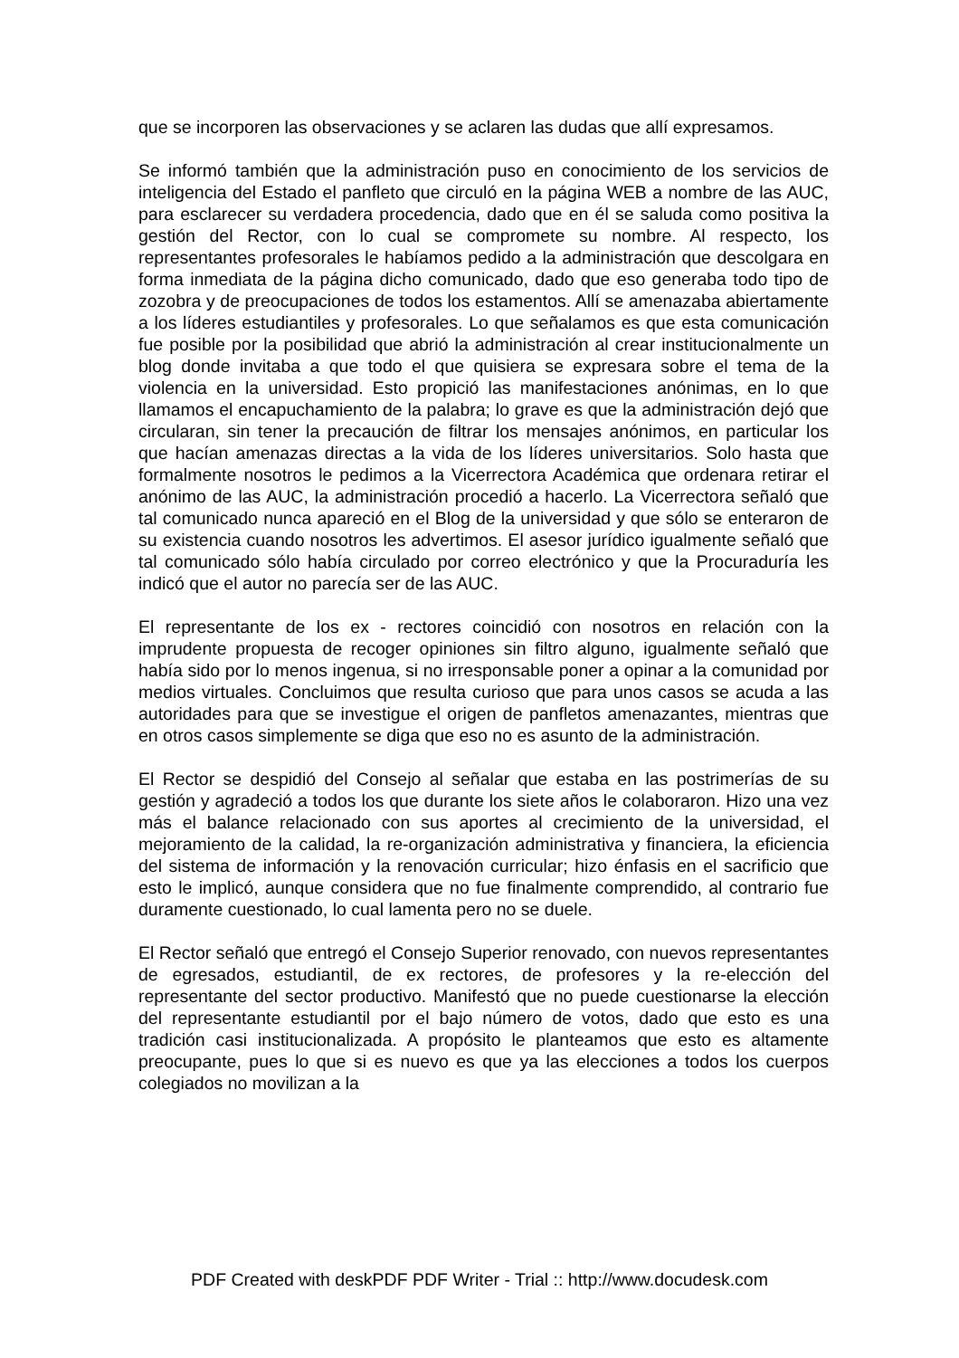que se incorporen las observaciones y se aclaren las dudas que allí expresamos.
Se informó también que la administración puso en conocimiento de los servicios de inteligencia del Estado el panfleto que circuló en la página WEB a nombre de las AUC, para esclarecer su verdadera procedencia, dado que en él se saluda como positiva la gestión del Rector, con lo cual se compromete su nombre. Al respecto, los representantes profesorales le habíamos pedido a la administración que descolgara en forma inmediata de la página dicho comunicado, dado que eso generaba todo tipo de zozobra y de preocupaciones de todos los estamentos. Allí se amenazaba abiertamente a los líderes estudiantiles y profesorales. Lo que señalamos es que esta comunicación fue posible por la posibilidad que abrió la administración al crear institucionalmente un blog donde invitaba a que todo el que quisiera se expresara sobre el tema de la violencia en la universidad. Esto propició las manifestaciones anónimas, en lo que llamamos el encapuchamiento de la palabra; lo grave es que la administración dejó que circularan, sin tener la precaución de filtrar los mensajes anónimos, en particular los que hacían amenazas directas a la vida de los líderes universitarios. Solo hasta que formalmente nosotros le pedimos a la Vicerrectora Académica que ordenara retirar el anónimo de las AUC, la administración procedió a hacerlo. La Vicerrectora señaló que tal comunicado nunca apareció en el Blog de la universidad y que sólo se enteraron de su existencia cuando nosotros les advertimos. El asesor jurídico igualmente señaló que tal comunicado sólo había circulado por correo electrónico y que la Procuraduría les indicó que el autor no parecía ser de las AUC.
El representante de los ex - rectores coincidió con nosotros en relación con la imprudente propuesta de recoger opiniones sin filtro alguno, igualmente señaló que había sido por lo menos ingenua, si no irresponsable poner a opinar a la comunidad por medios virtuales. Concluimos que resulta curioso que para unos casos se acuda a las autoridades para que se investigue el origen de panfletos amenazantes, mientras que en otros casos simplemente se diga que eso no es asunto de la administración.
El Rector se despidió del Consejo al señalar que estaba en las postrimerías de su gestión y agradeció a todos los que durante los siete años le colaboraron. Hizo una vez más el balance relacionado con sus aportes al crecimiento de la universidad, el mejoramiento de la calidad, la re-organización administrativa y financiera, la eficiencia del sistema de información y la renovación curricular; hizo énfasis en el sacrificio que esto le implicó, aunque considera que no fue finalmente comprendido, al contrario fue duramente cuestionado, lo cual lamenta pero no se duele.
El Rector señaló que entregó el Consejo Superior renovado, con nuevos representantes de egresados, estudiantil, de ex rectores, de profesores y la re-elección del representante del sector productivo. Manifestó que no puede cuestionarse la elección del representante estudiantil por el bajo número de votos, dado que esto es una tradición casi institucionalizada. A propósito le planteamos que esto es altamente preocupante, pues lo que si es nuevo es que ya las elecciones a todos los cuerpos colegiados no movilizan a la
PDF Created with deskPDF PDF Writer - Trial :: http://www.docudesk.com